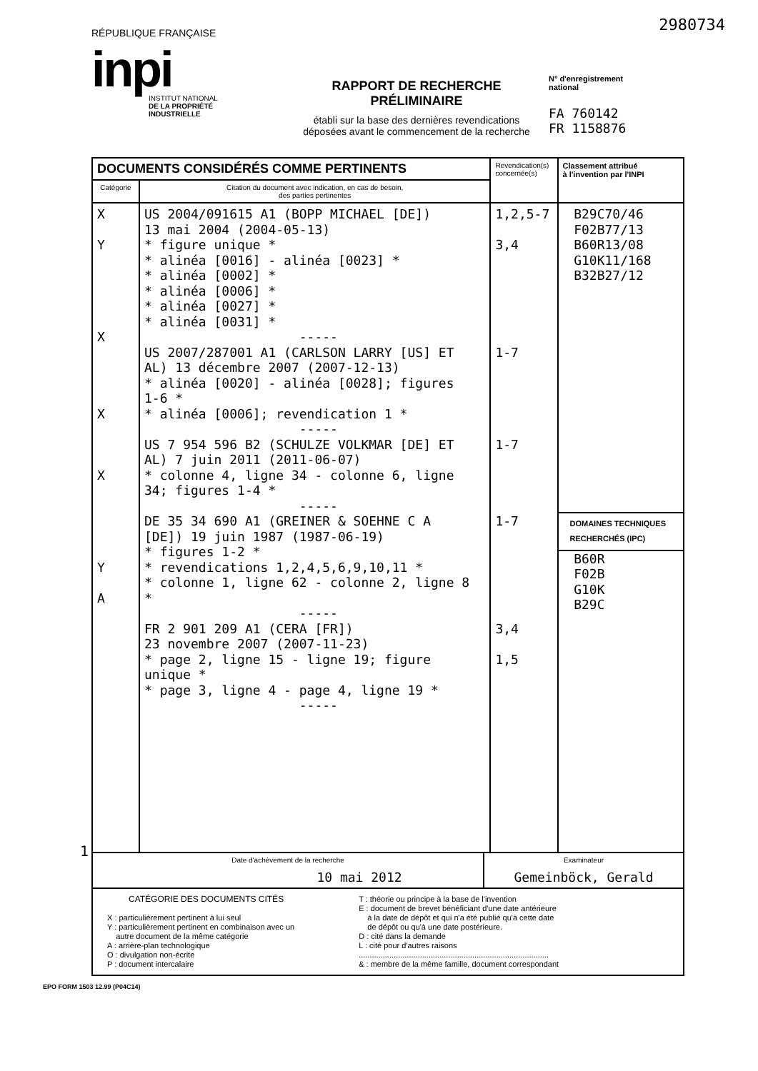2980734
RÉPUBLIQUE FRANÇAISE
inpi
INSTITUT NATIONAL
DE LA PROPRIÉTÉ
INDUSTRIELLE
RAPPORT DE RECHERCHE
PRÉLIMINAIRE
établi sur la base des dernières revendications
déposées avant le commencement de la recherche
N° d'enregistrement
national
FA 760142
FR 1158876
| DOCUMENTS CONSIDÉRÉS COMME PERTINENTS | | Revendication(s) concernée(s) | Classement attribué à l'invention par l'INPI |
| --- | --- | --- | --- |
| Catégorie | Citation du document avec indication, en cas de besoin, des parties pertinentes | | |
| X Y X X X Y A | US 2004/091615 A1 (BOPP MICHAEL [DE]) 13 mai 2004 (2004-05-13) * figure unique * * alinéa [0016] - alinéa [0023] * * alinéa [0002] * * alinéa [0006] * * alinéa [0027] * * alinéa [0031] * ----- US 2007/287001 A1 (CARLSON LARRY [US] ET AL) 13 décembre 2007 (2007-12-13) * alinéa [0020] - alinéa [0028]; figures 1-6 * * alinéa [0006]; revendication 1 * ----- US 7 954 596 B2 (SCHULZE VOLKMAR [DE] ET AL) 7 juin 2011 (2011-06-07) * colonne 4, ligne 34 - colonne 6, ligne 34; figures 1-4 * ----- DE 35 34 690 A1 (GREINER & SOEHNE C A [DE]) 19 juin 1987 (1987-06-19) * figures 1-2 * * revendications 1,2,4,5,6,9,10,11 * * colonne 1, ligne 62 - colonne 2, ligne 8 * ----- FR 2 901 209 A1 (CERA [FR]) 23 novembre 2007 (2007-11-23) * page 2, ligne 15 - ligne 19; figure unique * * page 3, ligne 4 - page 4, ligne 19 * ----- | 1,2,5-7 3,4 1-7 1-7 1-7 3,4 1,5 | B29C70/46 F02B77/13 B60R13/08 G10K11/168 B32B27/12 DOMAINES TECHNIQUES RECHERCHÉS (IPC) B60R F02B G10K B29C |
| Date d'achèvement de la recherche 10 mai 2012 Examinateur Gemeinböck, Gerald | | | |
| CATÉGORIE DES DOCUMENTS CITÉS X : particulièrement pertinent à lui seul Y : particulièrement pertinent en combinaison avec un autre document de la même catégorie A : arrière-plan technologique O : divulgation non-écrite P : document intercalaire T : théorie ou principe à la base de l'invention E : document de brevet bénéficiant d'une date antérieure à la date de dépôt et qui n'a été publié qu'à cette date de dépôt ou qu'à une date postérieure. D : cité dans la demande L : cité pour d'autres raisons ....................................................................................... & : membre de la même famille, document correspondant | | | |
1
EPO FORM 1503 12.99 (P04C14)